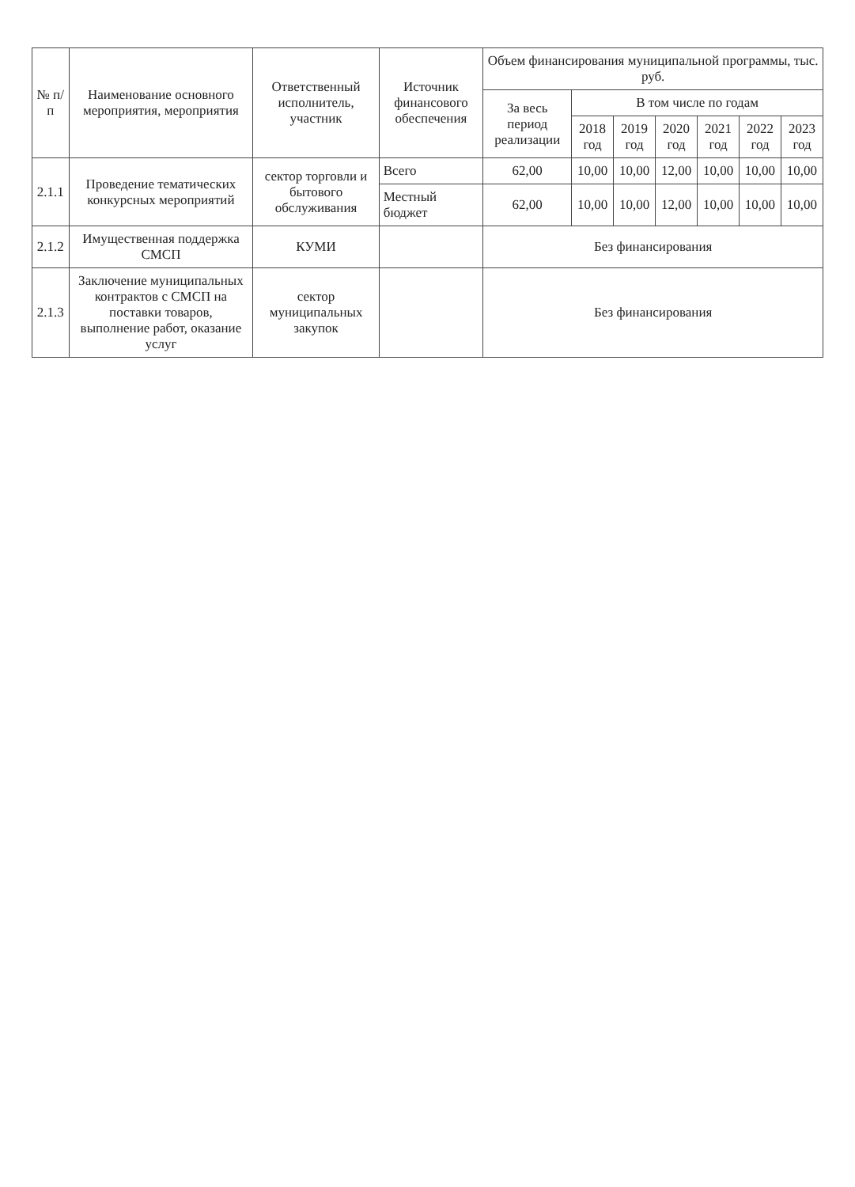| № п/п | Наименование основного мероприятия, мероприятия | Ответственный исполнитель, участник | Источник финансового обеспечения | Объем финансирования муниципальной программы, тыс. руб. | | | | | | |
| --- | --- | --- | --- | --- | --- | --- | --- | --- | --- | --- |
| | | | | За весь период реализации | В том числе по годам | | | | | |
| | | | | | 2018 год | 2019 год | 2020 год | 2021 год | 2022 год | 2023 год |
| 2.1.1 | Проведение тематических конкурсных мероприятий | сектор торговли и бытового обслуживания | Всего | 62,00 | 10,00 | 10,00 | 12,00 | 10,00 | 10,00 | 10,00 |
| | | | Местный бюджет | 62,00 | 10,00 | 10,00 | 12,00 | 10,00 | 10,00 | 10,00 |
| 2.1.2 | Имущественная поддержка СМСП | КУМИ | | Без финансирования | | | | | | |
| 2.1.3 | Заключение муниципальных контрактов с СМСП на поставки товаров, выполнение работ, оказание услуг | сектор муниципальных закупок | | Без финансирования | | | | | | |